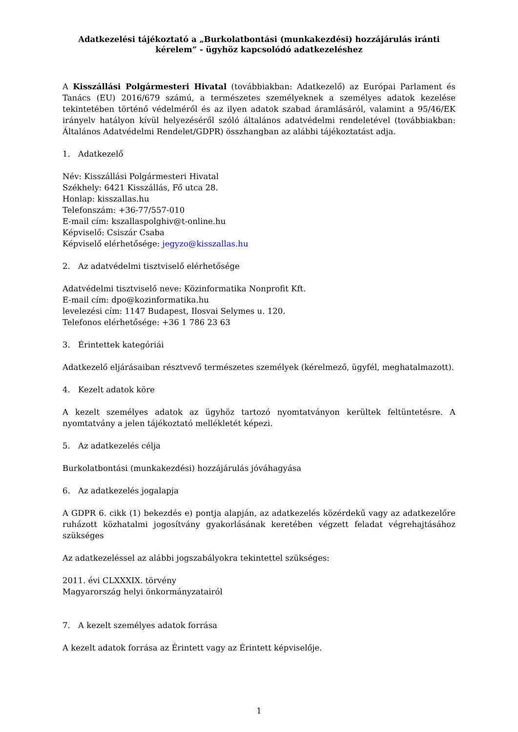Adatkezelési tájékoztató a „Burkolatbontási (munkakezdési) hozzájárulás iránti
kérelem” - ügyhöz kapcsolódó adatkezeléshez
A Kisszállási Polgármesteri Hivatal (továbbiakban: Adatkezelő) az Európai Parlament és Tanács (EU) 2016/679 számú, a természetes személyeknek a személyes adatok kezelése tekintetében történő védelméről és az ilyen adatok szabad áramlásáról, valamint a 95/46/EK irányelv hatályon kívül helyezéséről szóló általános adatvédelmi rendeletével (továbbiakban: Általános Adatvédelmi Rendelet/GDPR) összhangban az alábbi tájékoztatást adja.
1. Adatkezelő
Név: Kisszállási Polgármesteri Hivatal
Székhely: 6421 Kisszállás, Fő utca 28.
Honlap: kisszallas.hu
Telefonszám: +36-77/557-010
E-mail cím: kszallaspolghiv@t-online.hu
Képviselő: Csiszár Csaba
Képviselő elérhetősége: jegyzo@kisszallas.hu
2. Az adatvédelmi tisztviselő elérhetősége
Adatvédelmi tisztviselő neve: Közinformatika Nonprofit Kft.
E-mail cím: dpo@kozinformatika.hu
levelezési cím: 1147 Budapest, Ilosvai Selymes u. 120.
Telefonos elérhetősége: +36 1 786 23 63
3. Érintettek kategóriái
Adatkezelő eljárásaiban résztvevő természetes személyek (kérelmező, ügyfél, meghatalmazott).
4. Kezelt adatok köre
A kezelt személyes adatok az ügyhöz tartozó nyomtatványon kerültek feltüntetésre. A nyomtatvány a jelen tájékoztató mellékletét képezi.
5. Az adatkezelés célja
Burkolatbontási (munkakezdési) hozzájárulás jóváhagyása
6. Az adatkezelés jogalapja
A GDPR 6. cikk (1) bekezdés e) pontja alapján, az adatkezelés közérdekű vagy az adatkezelőre ruházott közhatalmi jogosítvány gyakorlásának keretében végzett feladat végrehajtásához szükséges
Az adatkezeléssel az alábbi jogszabályokra tekintettel szükséges:
2011. évi CLXXXIX. törvény
Magyarország helyi önkormányzatairól
7. A kezelt személyes adatok forrása
A kezelt adatok forrása az Érintett vagy az Érintett képviselője.
1